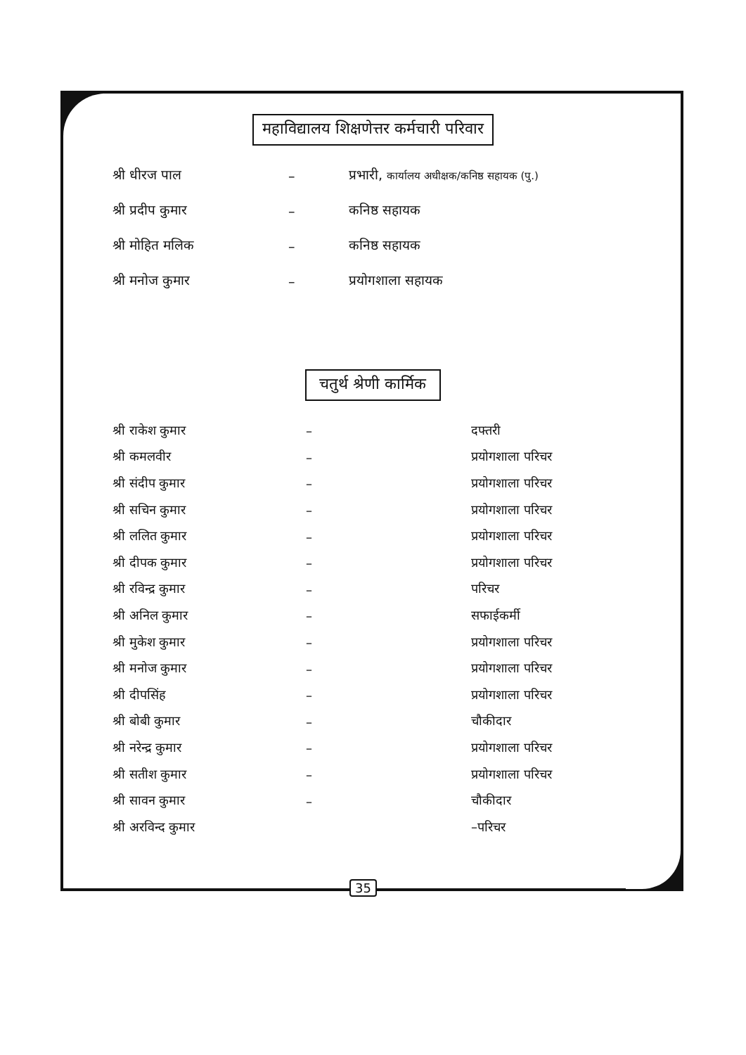महाविद्यालय शिक्षणेत्तर कर्मचारी परिवार
| श्री धीरज पाल | – | प्रभारी, कार्यालय अधीक्षक/कनिष्ठ सहायक (पु.) |
| श्री प्रदीप कुमार | – | कनिष्ठ सहायक |
| श्री मोहित मलिक | – | कनिष्ठ सहायक |
| श्री मनोज कुमार | – | प्रयोगशाला सहायक |
चतुर्थ श्रेणी कार्मिक
| श्री राकेश कुमार | – | दफ्तरी |
| श्री कमलवीर | – | प्रयोगशाला परिचर |
| श्री संदीप कुमार | – | प्रयोगशाला परिचर |
| श्री सचिन कुमार | – | प्रयोगशाला परिचर |
| श्री ललित कुमार | – | प्रयोगशाला परिचर |
| श्री दीपक कुमार | – | प्रयोगशाला परिचर |
| श्री रविन्द्र कुमार | – | परिचर |
| श्री अनिल कुमार | – | सफाईकर्मी |
| श्री मुकेश कुमार | – | प्रयोगशाला परिचर |
| श्री मनोज कुमार | – | प्रयोगशाला परिचर |
| श्री दीपसिंह | – | प्रयोगशाला परिचर |
| श्री बोबी कुमार | – | चौकीदार |
| श्री नरेन्द्र कुमार | – | प्रयोगशाला परिचर |
| श्री सतीश कुमार | – | प्रयोगशाला परिचर |
| श्री सावन कुमार | – | चौकीदार |
| श्री अरविन्द कुमार | | –परिचर |
35